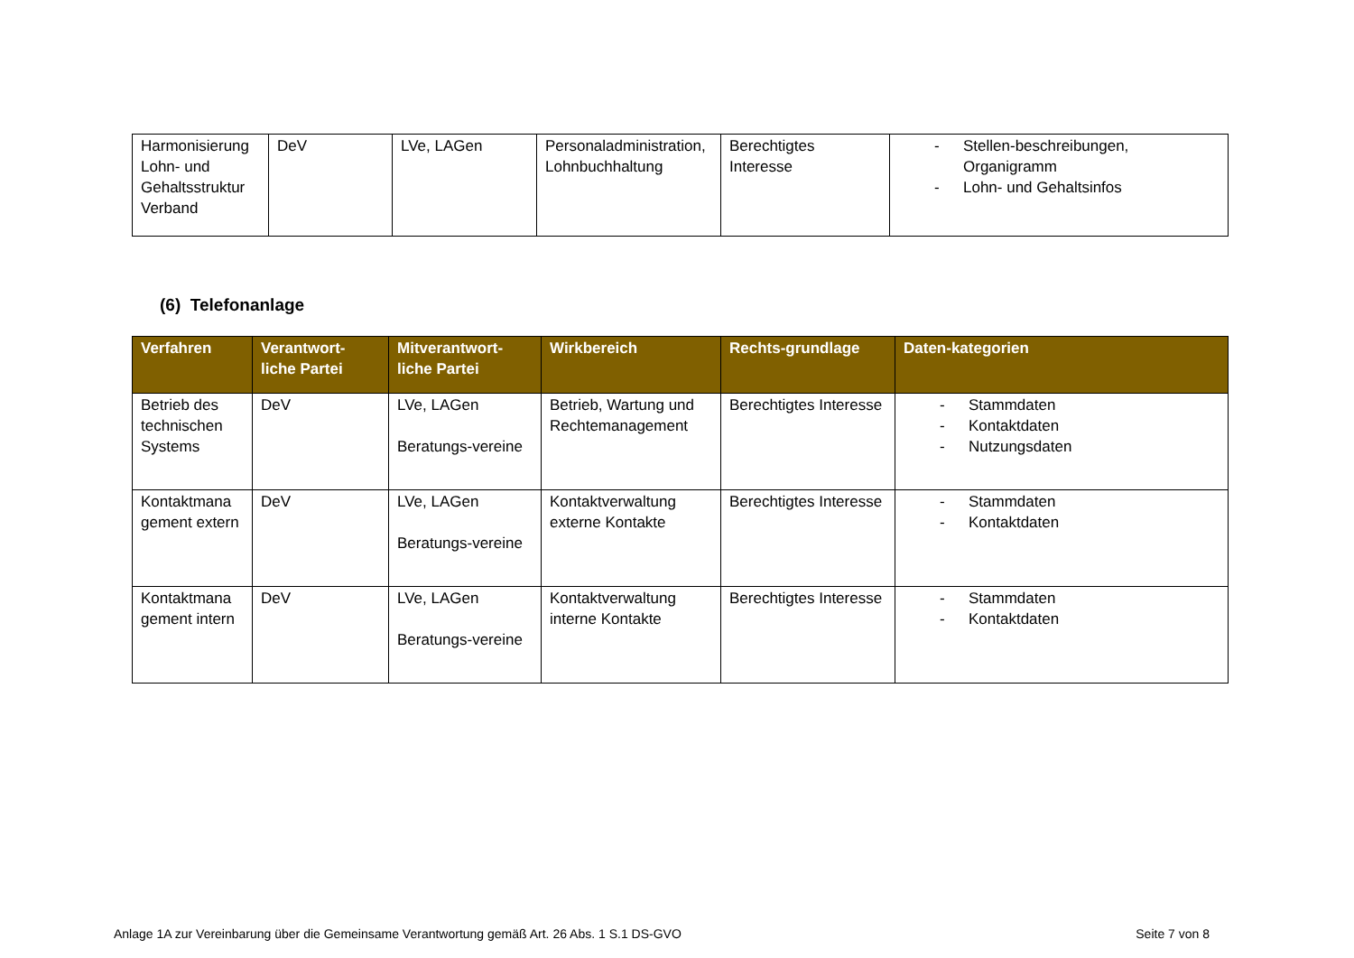| Harmonisierung Lohn- und Gehaltsstruktur Verband | DeV | LVe, LAGen | Personaladministration, Lohnbuchhaltung | Berechtigtes Interesse | - Stellen-beschreibungen, Organigramm - Lohn- und Gehaltsinfos |
(6) Telefonanlage
| Verfahren | Verantwort-liche Partei | Mitverantwort-liche Partei | Wirkbereich | Rechts-grundlage | Daten-kategorien |
| --- | --- | --- | --- | --- | --- |
| Betrieb des technischen Systems | DeV | LVe, LAGen Beratungs-vereine | Betrieb, Wartung und Rechtemanagement | Berechtigtes Interesse | - Stammdaten - Kontaktdaten - Nutzungsdaten |
| Kontaktmana gement extern | DeV | LVe, LAGen Beratungs-vereine | Kontaktverwaltung externe Kontakte | Berechtigtes Interesse | - Stammdaten - Kontaktdaten |
| Kontaktmana gement intern | DeV | LVe, LAGen Beratungs-vereine | Kontaktverwaltung interne Kontakte | Berechtigtes Interesse | - Stammdaten - Kontaktdaten |
Anlage 1A zur Vereinbarung über die Gemeinsame Verantwortung gemäß Art. 26 Abs. 1 S.1 DS-GVO Seite 7 von 8